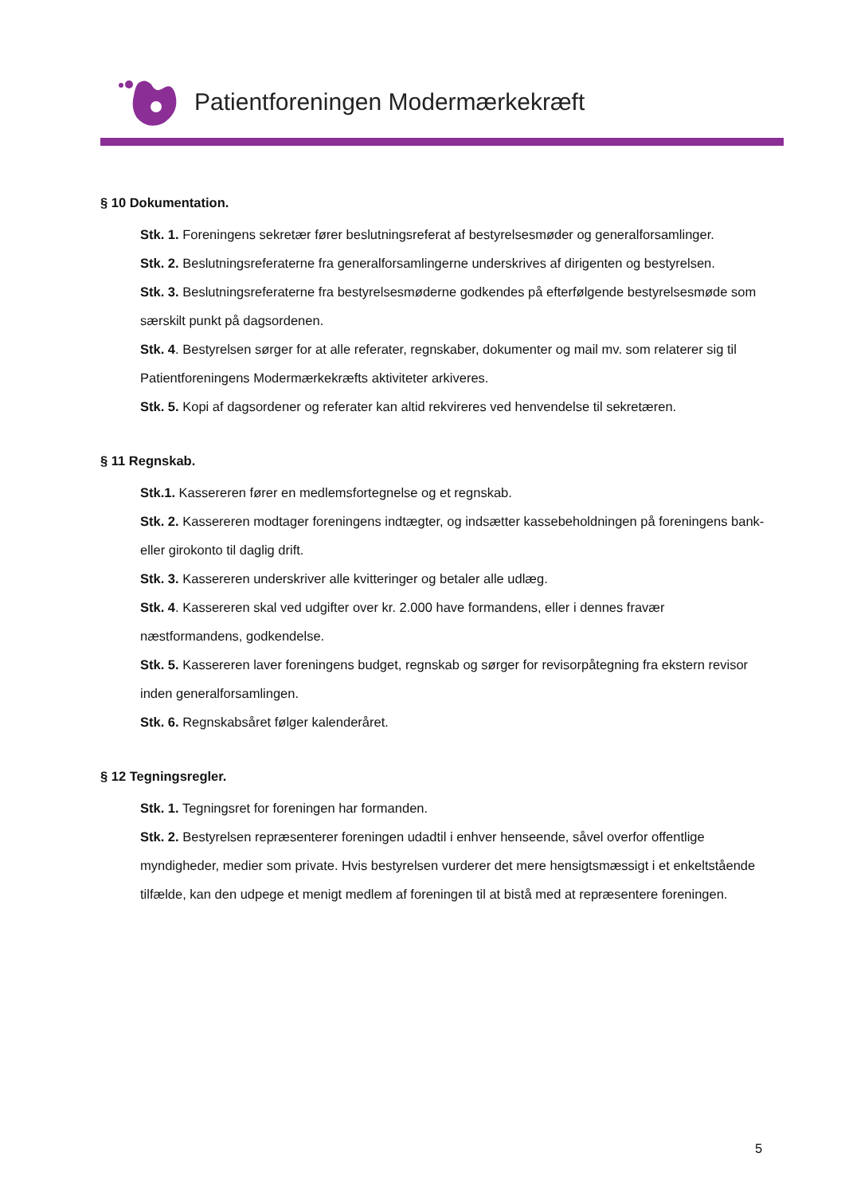Patientforeningen Modermærkekræft
§ 10 Dokumentation.
Stk. 1. Foreningens sekretær fører beslutningsreferat af bestyrelsesmøder og generalforsamlinger.
Stk. 2. Beslutningsreferaterne fra generalforsamlingerne underskrives af dirigenten og bestyrelsen.
Stk. 3. Beslutningsreferaterne fra bestyrelsesmøderne godkendes på efterfølgende bestyrelsesmøde som særskilt punkt på dagsordenen.
Stk. 4. Bestyrelsen sørger for at alle referater, regnskaber, dokumenter og mail mv. som relaterer sig til Patientforeningens Modermærkekræfts aktiviteter arkiveres.
Stk. 5. Kopi af dagsordener og referater kan altid rekvireres ved henvendelse til sekretæren.
§ 11 Regnskab.
Stk.1. Kassereren fører en medlemsfortegnelse og et regnskab.
Stk. 2. Kassereren modtager foreningens indtægter, og indsætter kassebeholdningen på foreningens bank- eller girokonto til daglig drift.
Stk. 3. Kassereren underskriver alle kvitteringer og betaler alle udlæg.
Stk. 4. Kassereren skal ved udgifter over kr. 2.000 have formandens, eller i dennes fravær næstformandens, godkendelse.
Stk. 5. Kassereren laver foreningens budget, regnskab og sørger for revisorpåtegning fra ekstern revisor inden generalforsamlingen.
Stk. 6. Regnskabsåret følger kalenderåret.
§ 12 Tegningsregler.
Stk. 1. Tegningsret for foreningen har formanden.
Stk. 2. Bestyrelsen repræsenterer foreningen udadtil i enhver henseende, såvel overfor offentlige myndigheder, medier som private. Hvis bestyrelsen vurderer det mere hensigtsmæssigt i et enkeltstående tilfælde, kan den udpege et menigt medlem af foreningen til at bistå med at repræsentere foreningen.
5